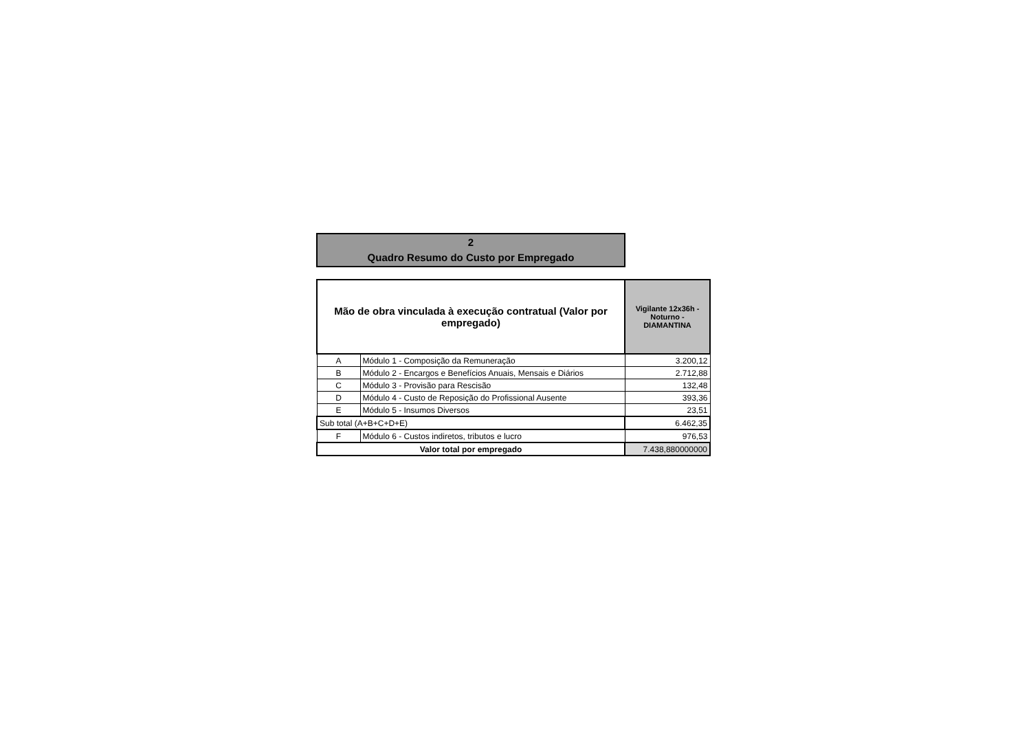2
Quadro Resumo do Custo por Empregado
| Mão de obra vinculada à execução contratual (Valor por empregado) | | Vigilante 12x36h - Noturno - DIAMANTINA |
| --- | --- | --- |
| A | Módulo 1 - Composição da Remuneração | 3.200,12 |
| B | Módulo 2 - Encargos e Benefícios Anuais, Mensais e Diários | 2.712,88 |
| C | Módulo 3 - Provisão para Rescisão | 132,48 |
| D | Módulo 4 - Custo de Reposição do Profissional Ausente | 393,36 |
| E | Módulo 5 - Insumos Diversos | 23,51 |
| Sub total (A+B+C+D+E) | | 6.462,35 |
| F | Módulo 6 - Custos indiretos, tributos e lucro | 976,53 |
| Valor total por empregado | | 7.438,880000000 |